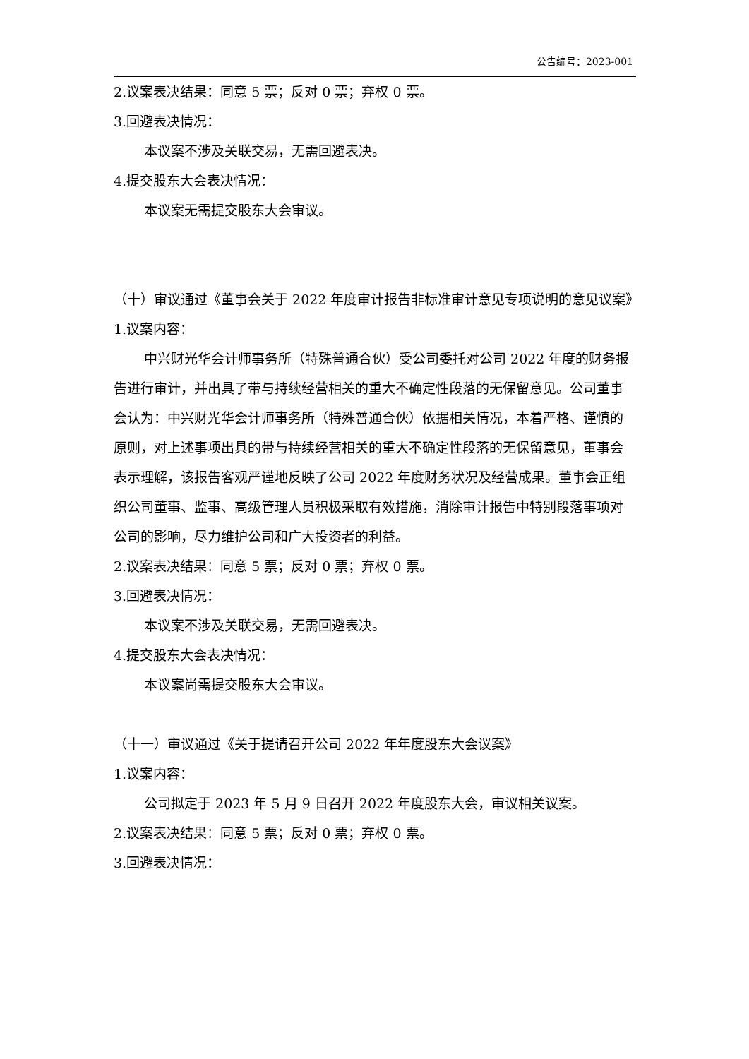公告编号：2023-001
2.议案表决结果：同意 5 票；反对 0 票；弃权 0 票。
3.回避表决情况：
本议案不涉及关联交易，无需回避表决。
4.提交股东大会表决情况：
本议案无需提交股东大会审议。
（十）审议通过《董事会关于 2022 年度审计报告非标准审计意见专项说明的意见议案》
1.议案内容：
中兴财光华会计师事务所（特殊普通合伙）受公司委托对公司 2022 年度的财务报告进行审计，并出具了带与持续经营相关的重大不确定性段落的无保留意见。公司董事会认为：中兴财光华会计师事务所（特殊普通合伙）依据相关情况，本着严格、谨慎的原则，对上述事项出具的带与持续经营相关的重大不确定性段落的无保留意见，董事会表示理解，该报告客观严谨地反映了公司 2022 年度财务状况及经营成果。董事会正组织公司董事、监事、高级管理人员积极采取有效措施，消除审计报告中特别段落事项对公司的影响，尽力维护公司和广大投资者的利益。
2.议案表决结果：同意 5 票；反对 0 票；弃权 0 票。
3.回避表决情况：
本议案不涉及关联交易，无需回避表决。
4.提交股东大会表决情况：
本议案尚需提交股东大会审议。
（十一）审议通过《关于提请召开公司 2022 年年度股东大会议案》
1.议案内容：
公司拟定于 2023 年 5 月 9 日召开 2022 年度股东大会，审议相关议案。
2.议案表决结果：同意 5 票；反对 0 票；弃权 0 票。
3.回避表决情况：